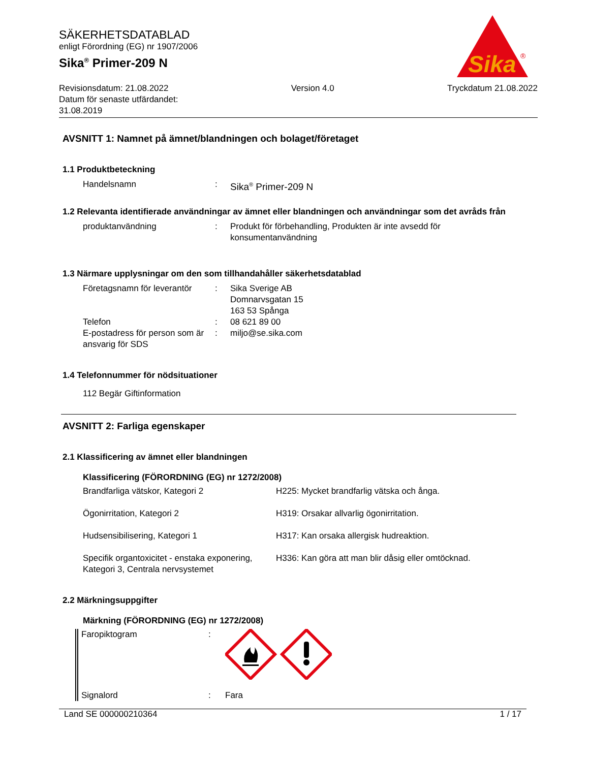SÄKERHETSDATABLAD
enligt Förordning (EG) nr 1907/2006
Sika<sup>®</sup> Primer-209 N
Sika
®
Revisionsdatum: 21.08.2022
Datum för senaste utfärdandet:
31.08.2019
Version 4.0 Tryckdatum 21.08.2022
AVSNITT 1: Namnet på ämnet/blandningen och bolaget/företaget
1.1 Produktbeteckning
| Handelsnamn | : | Sika<sup>®</sup> Primer-209 N |
1.2 Relevanta identifierade användningar av ämnet eller blandningen och användningar som det avråds från
| produktanvändning | : | Produkt för förbehandling, Produkten är inte avsedd för konsumentanvändning |
1.3 Närmare upplysningar om den som tillhandahåller säkerhetsdatablad
| Företagsnamn för leverantör | : | Sika Sverige AB Domnarvsgatan 15 163 53 Spånga |
| Telefon | : | 08 621 89 00 |
| E-postadress för person som är ansvarig för SDS | : | miljo@se.sika.com |
1.4 Telefonnummer för nödsituationer
112 Begär Giftinformation
AVSNITT 2: Farliga egenskaper
2.1 Klassificering av ämnet eller blandningen
Klassificering (FÖRORDNING (EG) nr 1272/2008)
| Brandfarliga vätskor, Kategori 2 | H225: Mycket brandfarlig vätska och ånga. |
| Ögonirritation, Kategori 2 | H319: Orsakar allvarlig ögonirritation. |
| Hudsensibilisering, Kategori 1 | H317: Kan orsaka allergisk hudreaktion. |
| Specifik organtoxicitet - enstaka exponering, Kategori 3, Centrala nervsystemet | H336: Kan göra att man blir dåsig eller omtöcknad. |
2.2 Märkningsuppgifter
Märkning (FÖRORDNING (EG) nr 1272/2008)
| Faropiktogram | : | |
| Signalord | : | Fara |
Land SE 000000210364 1 / 17